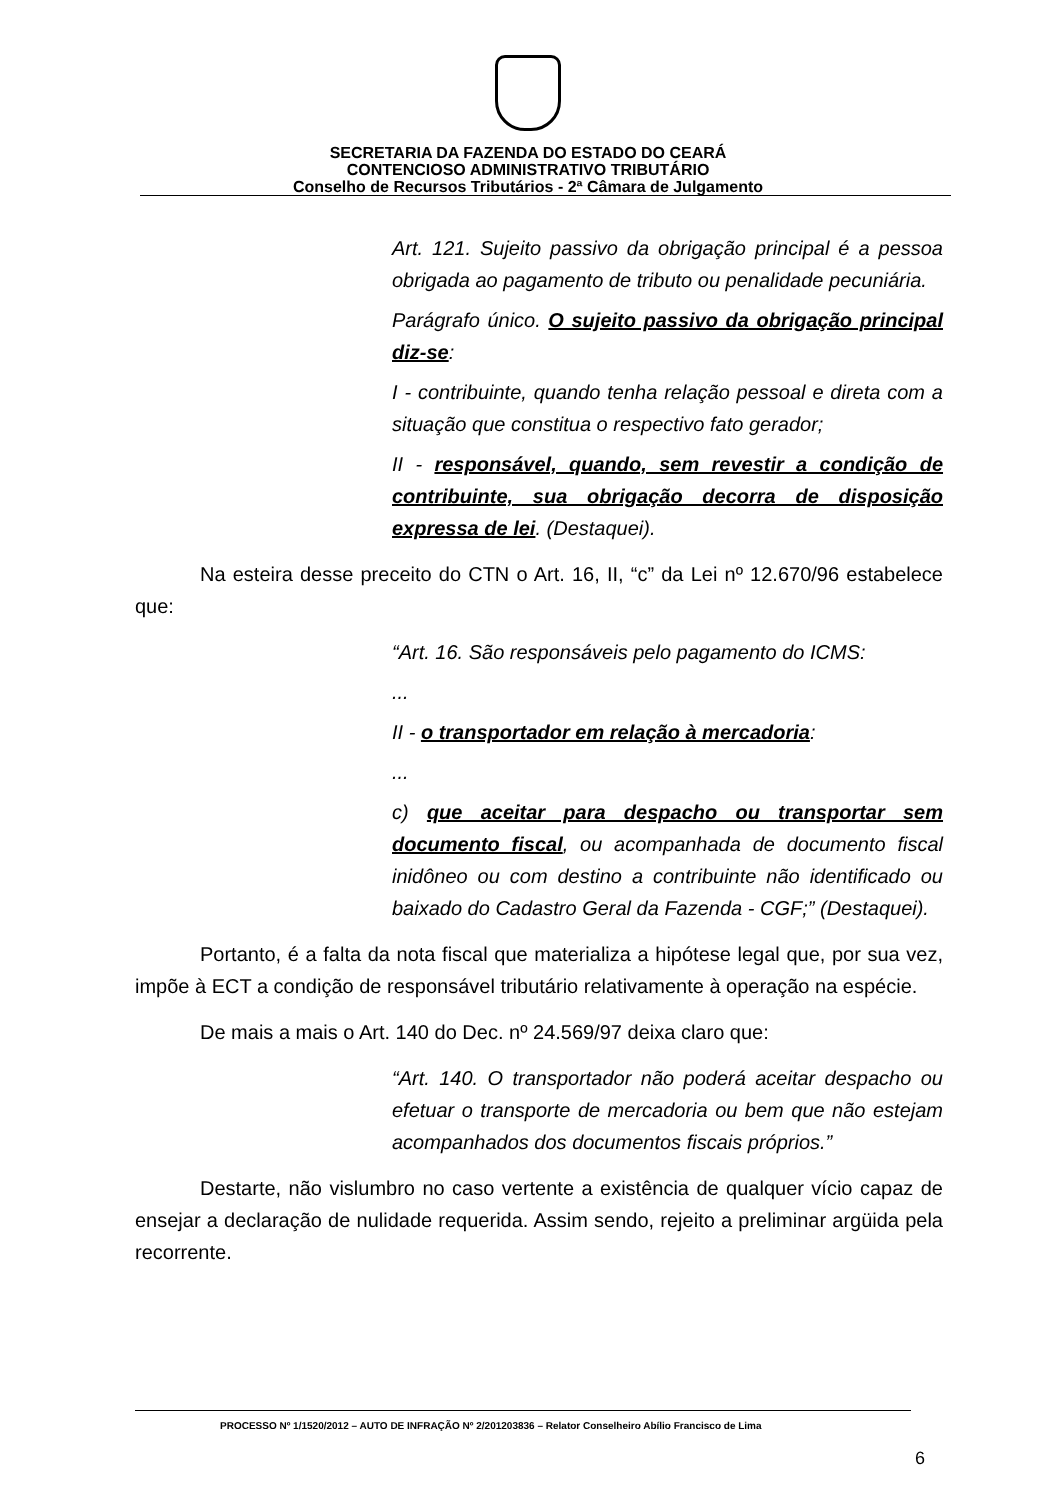SECRETARIA DA FAZENDA DO ESTADO DO CEARÁ
CONTENCIOSO ADMINISTRATIVO TRIBUTÁRIO
Conselho de Recursos Tributários - 2ª Câmara de Julgamento
Art. 121. Sujeito passivo da obrigação principal é a pessoa obrigada ao pagamento de tributo ou penalidade pecuniária.
Parágrafo único. O sujeito passivo da obrigação principal diz-se:
I - contribuinte, quando tenha relação pessoal e direta com a situação que constitua o respectivo fato gerador;
II - responsável, quando, sem revestir a condição de contribuinte, sua obrigação decorra de disposição expressa de lei. (Destaquei).
Na esteira desse preceito do CTN o Art. 16, II, “c” da Lei nº 12.670/96 estabelece que:
“Art. 16. São responsáveis pelo pagamento do ICMS:
...
II - o transportador em relação à mercadoria:
...
c) que aceitar para despacho ou transportar sem documento fiscal, ou acompanhada de documento fiscal inidôneo ou com destino a contribuinte não identificado ou baixado do Cadastro Geral da Fazenda - CGF;” (Destaquei).
Portanto, é a falta da nota fiscal que materializa a hipótese legal que, por sua vez, impõe à ECT a condição de responsável tributário relativamente à operação na espécie.
De mais a mais o Art. 140 do Dec. nº 24.569/97 deixa claro que:
“Art. 140. O transportador não poderá aceitar despacho ou efetuar o transporte de mercadoria ou bem que não estejam acompanhados dos documentos fiscais próprios.”
Destarte, não vislumbro no caso vertente a existência de qualquer vício capaz de ensejar a declaração de nulidade requerida. Assim sendo, rejeito a preliminar argüida pela recorrente.
PROCESSO Nº 1/1520/2012 – AUTO DE INFRAÇÃO Nº 2/201203836 – Relator Conselheiro Abílio Francisco de Lima
6